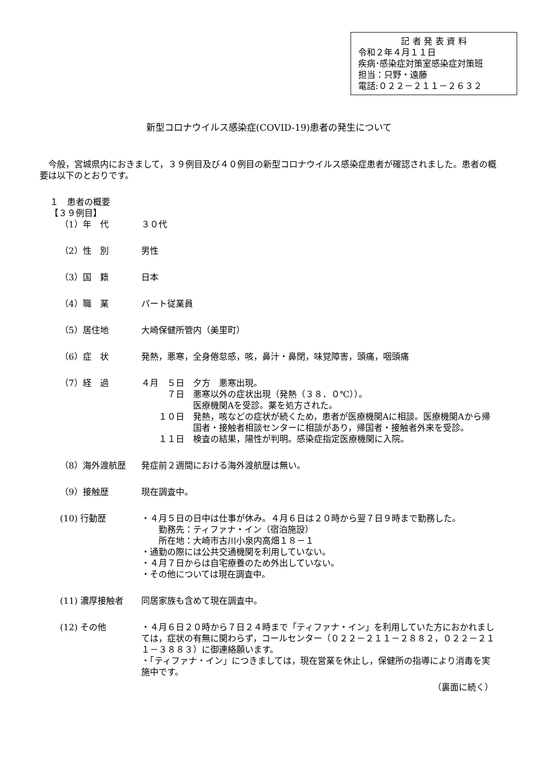記 者 発 表 資 料
令和２年４月１１日
疾病･感染症対策室感染症対策班
担当：只野・遠藤
電話:０２２－２１１－２６３２
新型コロナウイルス感染症(COVID-19)患者の発生について
　今般，宮城県内におきまして，３９例目及び４０例目の新型コロナウイルス感染症患者が確認されました。患者の概要は以下のとおりです。
１　患者の概要
【３９例目】
（1）年　代 ３０代
（2）性　別 男性
（3）国　籍 日本
（4）職　業 パート従業員
（5）居住地 大崎保健所管内（美里町）
（6）症　状 発熱，悪寒，全身倦怠感，咳，鼻汁・鼻閉，味覚障害，頭痛，咽頭痛
（7）経　過 ４月　５日　夕方　悪寒出現。
　　　７日　悪寒以外の症状出現（発熱（３８．０℃））。
　　　　　　医療機関Aを受診。薬を処方された。
　　１０日　発熱，咳などの症状が続くため，患者が医療機関Aに相談。医療機関Aから帰国者・接触者相談センターに相談があり，帰国者・接触者外来を受診。
　　１１日　検査の結果，陽性が判明。感染症指定医療機関に入院。
（8）海外渡航歴 発症前２週間における海外渡航歴は無い。
（9）接触歴 現在調査中。
(10) 行動歴 ・４月５日の日中は仕事が休み。４月６日は２０時から翌７日９時まで勤務した。
　　勤務先：ティファナ・イン（宿泊施設）
　　所在地：大崎市古川小泉内高畑１８－１
・通勤の際には公共交通機関を利用していない。
・４月７日からは自宅療養のため外出していない。
・その他については現在調査中。
(11) 濃厚接触者 同居家族も含めて現在調査中。
(12) その他 ・４月６日２０時から７日２４時まで「ティファナ・イン」を利用していた方におかれましては，症状の有無に関わらず，コールセンター（０２２－２１１－２８８２，０２２－２１１－３８８３）に御連絡願います。
・「ティファナ・イン」につきましては，現在営業を休止し，保健所の指導により消毒を実施中です。
（裏面に続く）